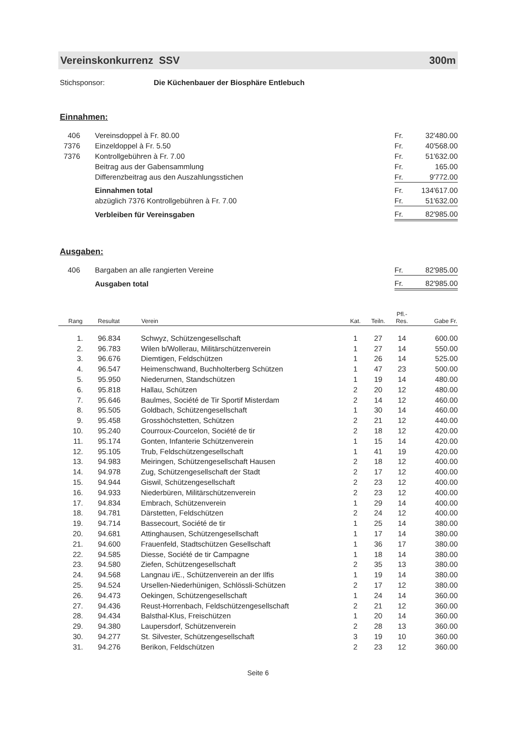Vereinskonkurrenz SSV 300m
Stichsponsor: Die Küchenbauer der Biosphäre Entlebuch
Einnahmen:
| 406 | Vereinsdoppel à Fr. 80.00 | Fr. | 32'480.00 |
| 7376 | Einzeldoppel à Fr. 5.50 | Fr. | 40'568.00 |
| 7376 | Kontrollgebühren à Fr. 7.00 | Fr. | 51'632.00 |
| | Beitrag aus der Gabensammlung | Fr. | 165.00 |
| | Differenzbeitrag aus den Auszahlungsstichen | Fr. | 9'772.00 |
| | Einnahmen total | Fr. | 134'617.00 |
| | abzüglich 7376 Kontrollgebühren à Fr. 7.00 | Fr. | 51'632.00 |
| | Verbleiben für Vereinsgaben | Fr. | 82'985.00 |
Ausgaben:
| 406 | Bargaben an alle rangierten Vereine | Fr. | 82'985.00 |
| | Ausgaben total | Fr. | 82'985.00 |
| Rang | Resultat | Verein | Kat. | Teiln. | Pfl.- Res. | Gabe Fr. |
| --- | --- | --- | --- | --- | --- | --- |
| 1. | 96.834 | Schwyz, Schützengesellschaft | 1 | 27 | 14 | 600.00 |
| 2. | 96.783 | Wilen b/Wollerau, Militärschützenverein | 1 | 27 | 14 | 550.00 |
| 3. | 96.676 | Diemtigen, Feldschützen | 1 | 26 | 14 | 525.00 |
| 4. | 96.547 | Heimenschwand, Buchholterberg Schützen | 1 | 47 | 23 | 500.00 |
| 5. | 95.950 | Niederurnen, Standschützen | 1 | 19 | 14 | 480.00 |
| 6. | 95.818 | Hallau, Schützen | 2 | 20 | 12 | 480.00 |
| 7. | 95.646 | Baulmes, Société de Tir Sportif Misterdam | 2 | 14 | 12 | 460.00 |
| 8. | 95.505 | Goldbach, Schützengesellschaft | 1 | 30 | 14 | 460.00 |
| 9. | 95.458 | Grosshöchstetten, Schützen | 2 | 21 | 12 | 440.00 |
| 10. | 95.240 | Courroux-Courcelon, Société de tir | 2 | 18 | 12 | 420.00 |
| 11. | 95.174 | Gonten, Infanterie Schützenverein | 1 | 15 | 14 | 420.00 |
| 12. | 95.105 | Trub, Feldschützengesellschaft | 1 | 41 | 19 | 420.00 |
| 13. | 94.983 | Meiringen, Schützengesellschaft Hausen | 2 | 18 | 12 | 400.00 |
| 14. | 94.978 | Zug, Schützengesellschaft der Stadt | 2 | 17 | 12 | 400.00 |
| 15. | 94.944 | Giswil, Schützengesellschaft | 2 | 23 | 12 | 400.00 |
| 16. | 94.933 | Niederbüren, Militärschützenverein | 2 | 23 | 12 | 400.00 |
| 17. | 94.834 | Embrach, Schützenverein | 1 | 29 | 14 | 400.00 |
| 18. | 94.781 | Därstetten, Feldschützen | 2 | 24 | 12 | 400.00 |
| 19. | 94.714 | Bassecourt, Société de tir | 1 | 25 | 14 | 380.00 |
| 20. | 94.681 | Attinghausen, Schützengesellschaft | 1 | 17 | 14 | 380.00 |
| 21. | 94.600 | Frauenfeld, Stadtschützen Gesellschaft | 1 | 36 | 17 | 380.00 |
| 22. | 94.585 | Diesse, Société de tir Campagne | 1 | 18 | 14 | 380.00 |
| 23. | 94.580 | Ziefen, Schützengesellschaft | 2 | 35 | 13 | 380.00 |
| 24. | 94.568 | Langnau i/E., Schützenverein an der Ilfis | 1 | 19 | 14 | 380.00 |
| 25. | 94.524 | Ursellen-Niederhünigen, Schlössli-Schützen | 2 | 17 | 12 | 380.00 |
| 26. | 94.473 | Oekingen, Schützengesellschaft | 1 | 24 | 14 | 360.00 |
| 27. | 94.436 | Reust-Horrenbach, Feldschützengesellschaft | 2 | 21 | 12 | 360.00 |
| 28. | 94.434 | Balsthal-Klus, Freischützen | 1 | 20 | 14 | 360.00 |
| 29. | 94.380 | Laupersdorf, Schützenverein | 2 | 28 | 13 | 360.00 |
| 30. | 94.277 | St. Silvester, Schützengesellschaft | 3 | 19 | 10 | 360.00 |
| 31. | 94.276 | Berikon, Feldschützen | 2 | 23 | 12 | 360.00 |
Seite 6